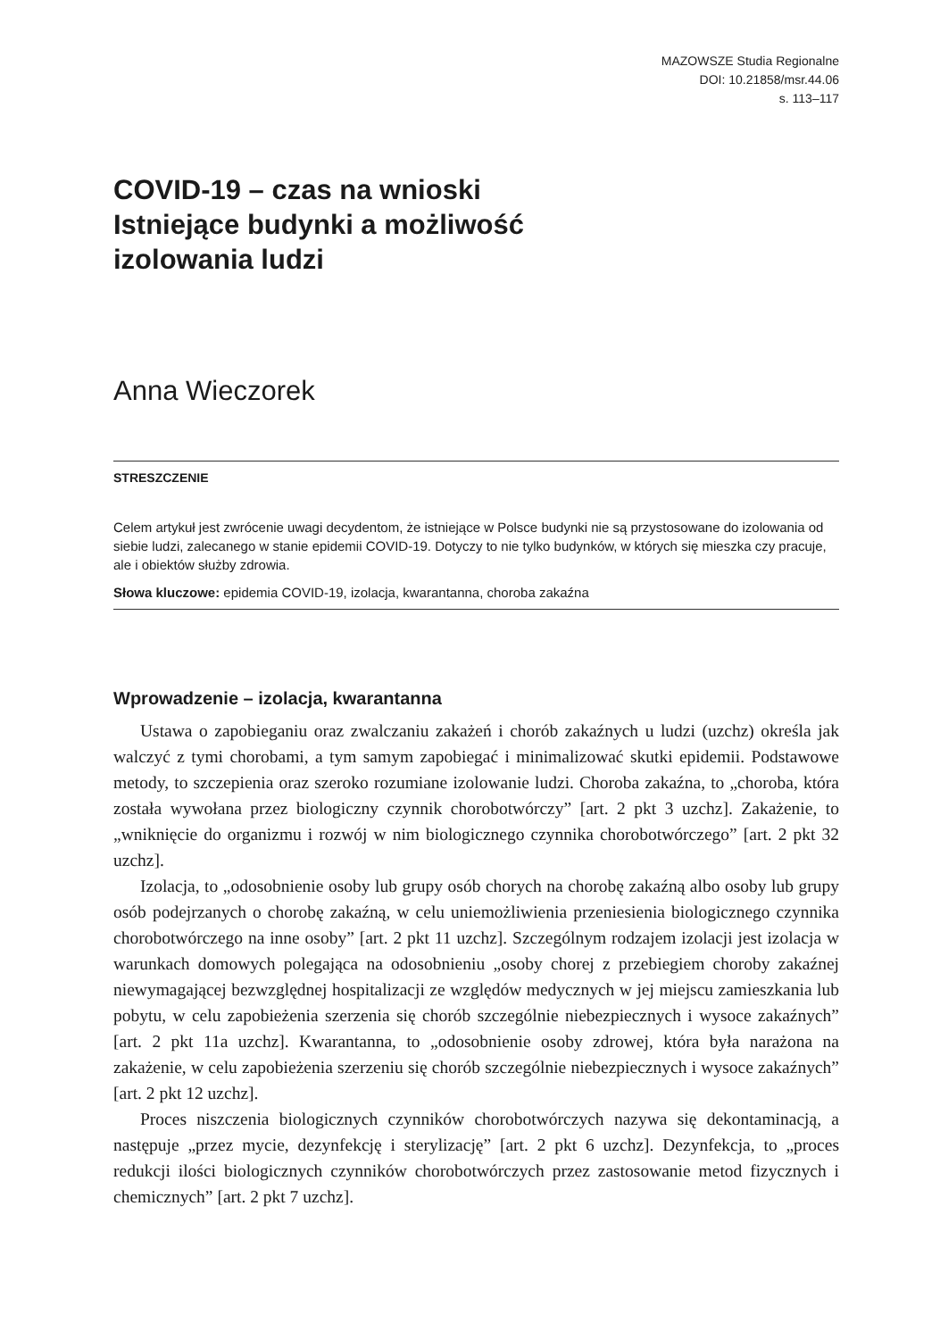MAZOWSZE Studia Regionalne
DOI: 10.21858/msr.44.06
s. 113–117
COVID-19 – czas na wnioski
Istniejące budynki a możliwość
izolowania ludzi
Anna Wieczorek
STRESZCZENIE
Celem artykuł jest zwrócenie uwagi decydentom, że istniejące w Polsce budynki nie są przystosowane do izolowania od siebie ludzi, zalecanego w stanie epidemii COVID-19. Dotyczy to nie tylko budynków, w których się mieszka czy pracuje, ale i obiektów służby zdrowia.
Słowa kluczowe: epidemia COVID-19, izolacja, kwarantanna, choroba zakaźna
Wprowadzenie – izolacja, kwarantanna
Ustawa o zapobieganiu oraz zwalczaniu zakażeń i chorób zakaźnych u ludzi (uzchz) określa jak walczyć z tymi chorobami, a tym samym zapobiegać i minimalizować skutki epidemii. Podstawowe metody, to szczepienia oraz szeroko rozumiane izolowanie ludzi. Choroba zakaźna, to „choroba, która została wywołana przez biologiczny czynnik chorobotwórczy” [art. 2 pkt 3 uzchz]. Zakażenie, to „wniknięcie do organizmu i rozwój w nim biologicznego czynnika chorobotwórczego” [art. 2 pkt 32 uzchz].
Izolacja, to „odosobnienie osoby lub grupy osób chorych na chorobę zakaźną albo osoby lub grupy osób podejrzanych o chorobę zakaźną, w celu uniemożliwienia przeniesienia biologicznego czynnika chorobotwórczego na inne osoby” [art. 2 pkt 11 uzchz]. Szczególnym rodzajem izolacji jest izolacja w warunkach domowych polegająca na odosobnieniu „osoby chorej z przebiegiem choroby zakaźnej niewymagającej bezwzględnej hospitalizacji ze względów medycznych w jej miejscu zamieszkania lub pobytu, w celu zapobieżenia szerzenia się chorób szczególnie niebezpiecznych i wysoce zakaźnych” [art. 2 pkt 11a uzchz]. Kwarantanna, to „odosobnienie osoby zdrowej, która była narażona na zakażenie, w celu zapobieżenia szerzeniu się chorób szczególnie niebezpiecznych i wysoce zakaźnych” [art. 2 pkt 12 uzchz].
Proces niszczenia biologicznych czynników chorobotwórczych nazywa się dekontaminacją, a następuje „przez mycie, dezynfekcję i sterylizację” [art. 2 pkt 6 uzchz]. Dezynfekcja, to „proces redukcji ilości biologicznych czynników chorobotwórczych przez zastosowanie metod fizycznych i chemicznych” [art. 2 pkt 7 uzchz].